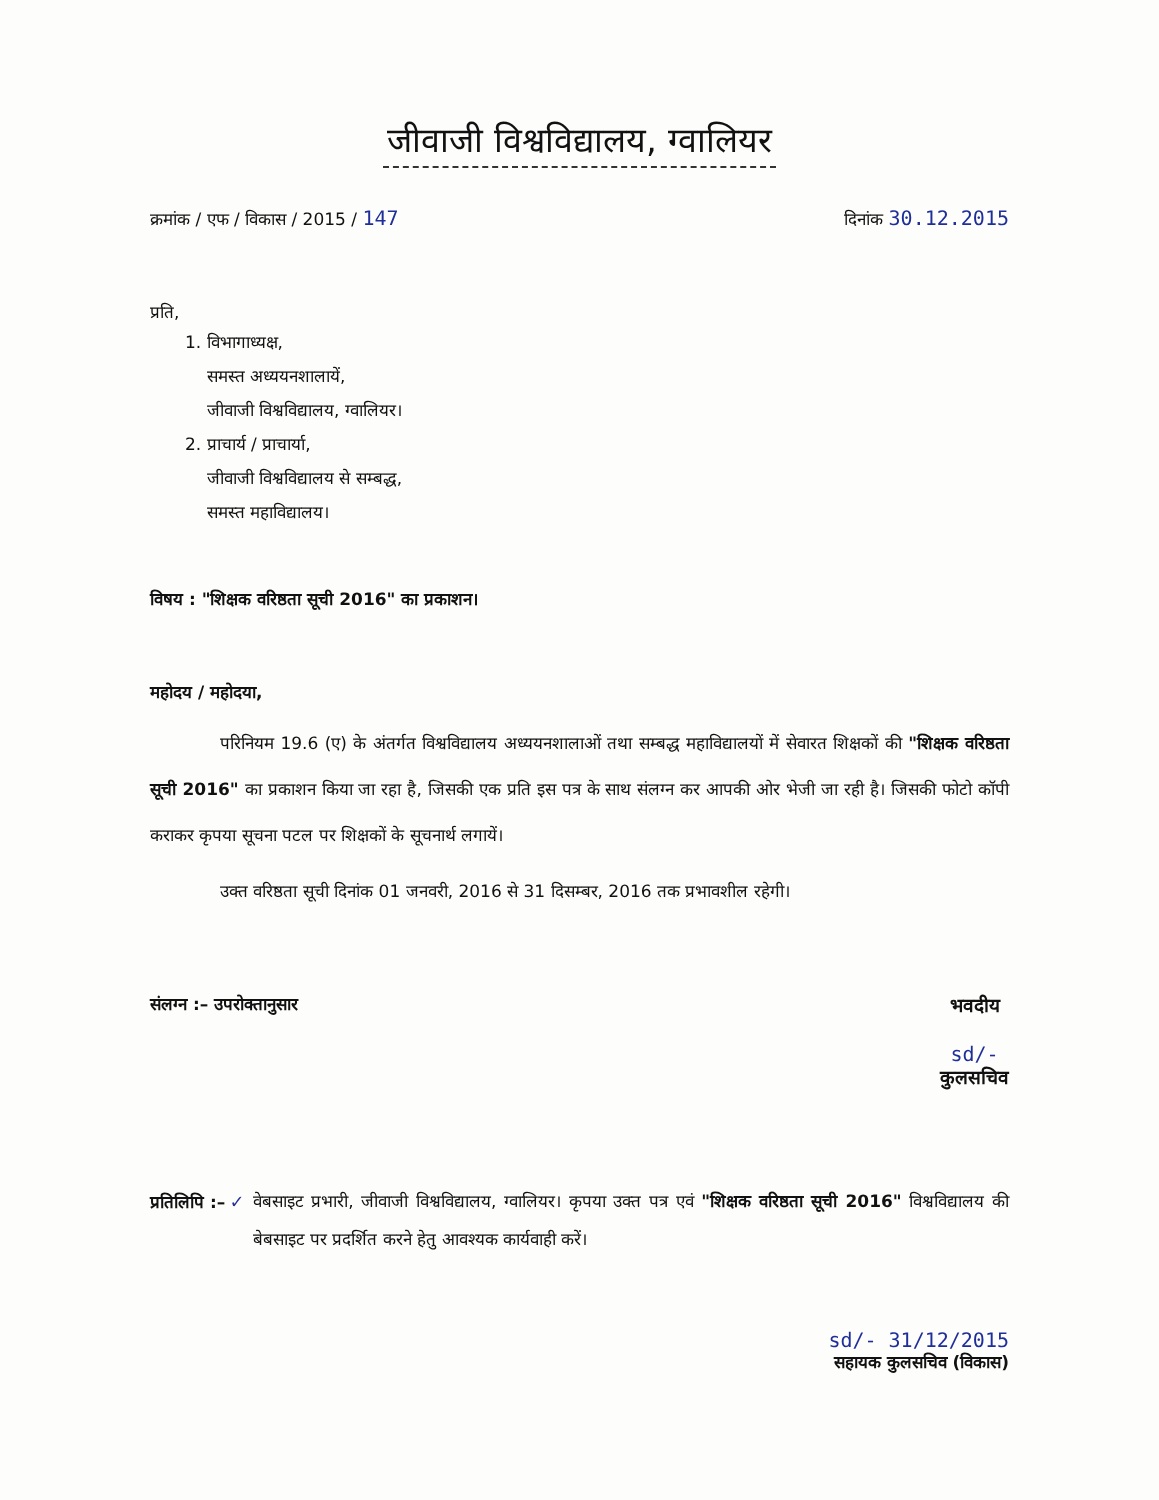जीवाजी विश्वविद्यालय, ग्वालियर
क्रमांक / एफ / विकास / 2015 / 147
दिनांक 30.12.2015
प्रति,
1. विभागाध्यक्ष,
समस्त अध्ययनशालायें,
जीवाजी विश्वविद्यालय, ग्वालियर।
2. प्राचार्य / प्राचार्या,
जीवाजी विश्वविद्यालय से सम्बद्ध,
समस्त महाविद्यालय।
विषय : "शिक्षक वरिष्ठता सूची 2016" का प्रकाशन।
महोदय / महोदया,
परिनियम 19.6 (ए) के अंतर्गत विश्वविद्यालय अध्ययनशालाओं तथा सम्बद्ध महाविद्यालयों में सेवारत शिक्षकों की "शिक्षक वरिष्ठता सूची 2016" का प्रकाशन किया जा रहा है, जिसकी एक प्रति इस पत्र के साथ संलग्न कर आपकी ओर भेजी जा रही है। जिसकी फोटो कॉपी कराकर कृपया सूचना पटल पर शिक्षकों के सूचनार्थ लगायें।
उक्त वरिष्ठता सूची दिनांक 01 जनवरी, 2016 से 31 दिसम्बर, 2016 तक प्रभावशील रहेगी।
संलग्न :– उपरोक्तानुसार भवदीय
sd/-
कुलसचिव
प्रतिलिपि :– ✓
वेबसाइट प्रभारी, जीवाजी विश्वविद्यालय, ग्वालियर। कृपया उक्त पत्र एवं "शिक्षक वरिष्ठता सूची 2016" विश्वविद्यालय की बेबसाइट पर प्रदर्शित करने हेतु आवश्यक कार्यवाही करें।
sd/- 31/12/2015
सहायक कुलसचिव (विकास)